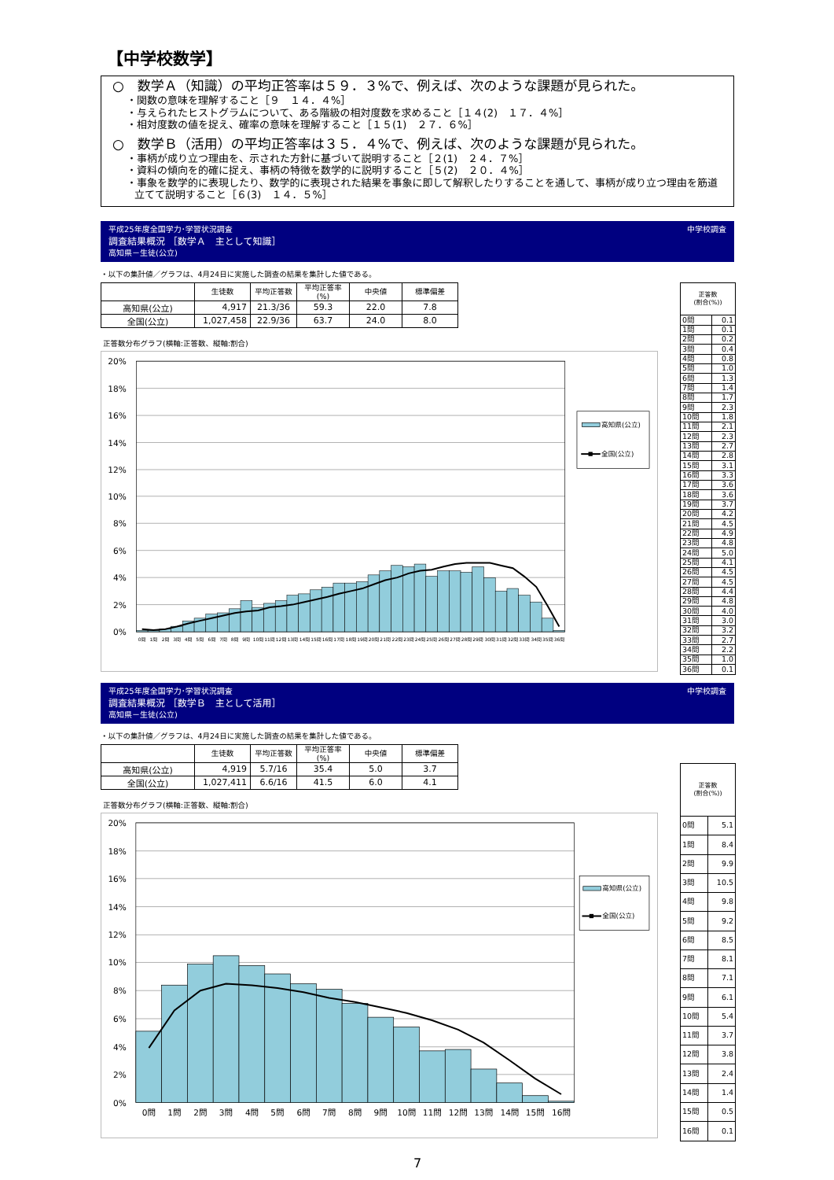【中学校数学】
○　数学Ａ（知識）の平均正答率は５９．３%で、例えば、次のような課題が見られた。
・関数の意味を理解すること［９　１４．４%］
・与えられたヒストグラムについて、ある階級の相対度数を求めること［１４(2)　１７．４%］
・相対度数の値を捉え、確率の意味を理解すること［１５(1)　２７．６%］
○　数学Ｂ（活用）の平均正答率は３５．４%で、例えば、次のような課題が見られた。
・事柄が成り立つ理由を、示された方針に基づいて説明すること［２(1)　２４．７%］
・資料の傾向を的確に捉え、事柄の特徴を数学的に説明すること［５(2)　２０．４%］
・事象を数学的に表現したり、数学的に表現された結果を事象に即して解釈したりすることを通して、事柄が成り立つ理由を筋道立てて説明すること［６(3)　１４．５%］
平成25年度全国学力･学習状況調査
調査結果概況 ［数学Ａ　主として知識］
高知県－生徒(公立)
中学校調査
・以下の集計値／グラフは、4月24日に実施した調査の結果を集計した値である。
| | 生徒数 | 平均正答数 | 平均正答率 (%) | 中央値 | 標準偏差 |
| --- | --- | --- | --- | --- | --- |
| 高知県(公立) | 4,917 | 21.3/36 | 59.3 | 22.0 | 7.8 |
| 全国(公立) | 1,027,458 | 22.9/36 | 63.7 | 24.0 | 8.0 |
正答数分布グラフ(横軸:正答数、縦軸:割合)
20%
18%
16%
14%
12%
10%
8%
6%
4%
2%
0%
0問
1問
2問
3問
4問
5問
6問
7問
8問
9問
10問
11問
12問
13問
14問
15問
16問
17問
18問
19問
20問
21問
22問
23問
24問
25問
26問
27問
28問
29問
30問
31問
32問
33問
34問
35問
36問
高知県(公立)
全国(公立)
| 正答数 (割合(%)) | |
| --- | --- |
| 0問 | 0.1 |
| 1問 | 0.1 |
| 2問 | 0.2 |
| 3問 | 0.4 |
| 4問 | 0.8 |
| 5問 | 1.0 |
| 6問 | 1.3 |
| 7問 | 1.4 |
| 8問 | 1.7 |
| 9問 | 2.3 |
| 10問 | 1.8 |
| 11問 | 2.1 |
| 12問 | 2.3 |
| 13問 | 2.7 |
| 14問 | 2.8 |
| 15問 | 3.1 |
| 16問 | 3.3 |
| 17問 | 3.6 |
| 18問 | 3.6 |
| 19問 | 3.7 |
| 20問 | 4.2 |
| 21問 | 4.5 |
| 22問 | 4.9 |
| 23問 | 4.8 |
| 24問 | 5.0 |
| 25問 | 4.1 |
| 26問 | 4.5 |
| 27問 | 4.5 |
| 28問 | 4.4 |
| 29問 | 4.8 |
| 30問 | 4.0 |
| 31問 | 3.0 |
| 32問 | 3.2 |
| 33問 | 2.7 |
| 34問 | 2.2 |
| 35問 | 1.0 |
| 36問 | 0.1 |
平成25年度全国学力･学習状況調査
調査結果概況 ［数学Ｂ　主として活用］
高知県－生徒(公立)
中学校調査
・以下の集計値／グラフは、4月24日に実施した調査の結果を集計した値である。
| | 生徒数 | 平均正答数 | 平均正答率 (%) | 中央値 | 標準偏差 |
| --- | --- | --- | --- | --- | --- |
| 高知県(公立) | 4,919 | 5.7/16 | 35.4 | 5.0 | 3.7 |
| 全国(公立) | 1,027,411 | 6.6/16 | 41.5 | 6.0 | 4.1 |
正答数分布グラフ(横軸:正答数、縦軸:割合)
20%
18%
16%
14%
12%
10%
8%
6%
4%
2%
0%
0問
1問
2問
3問
4問
5問
6問
7問
8問
9問
10問
11問
12問
13問
14問
15問
16問
高知県(公立)
全国(公立)
| 正答数 (割合(%)) | |
| --- | --- |
| 0問 | 5.1 |
| 1問 | 8.4 |
| 2問 | 9.9 |
| 3問 | 10.5 |
| 4問 | 9.8 |
| 5問 | 9.2 |
| 6問 | 8.5 |
| 7問 | 8.1 |
| 8問 | 7.1 |
| 9問 | 6.1 |
| 10問 | 5.4 |
| 11問 | 3.7 |
| 12問 | 3.8 |
| 13問 | 2.4 |
| 14問 | 1.4 |
| 15問 | 0.5 |
| 16問 | 0.1 |
7